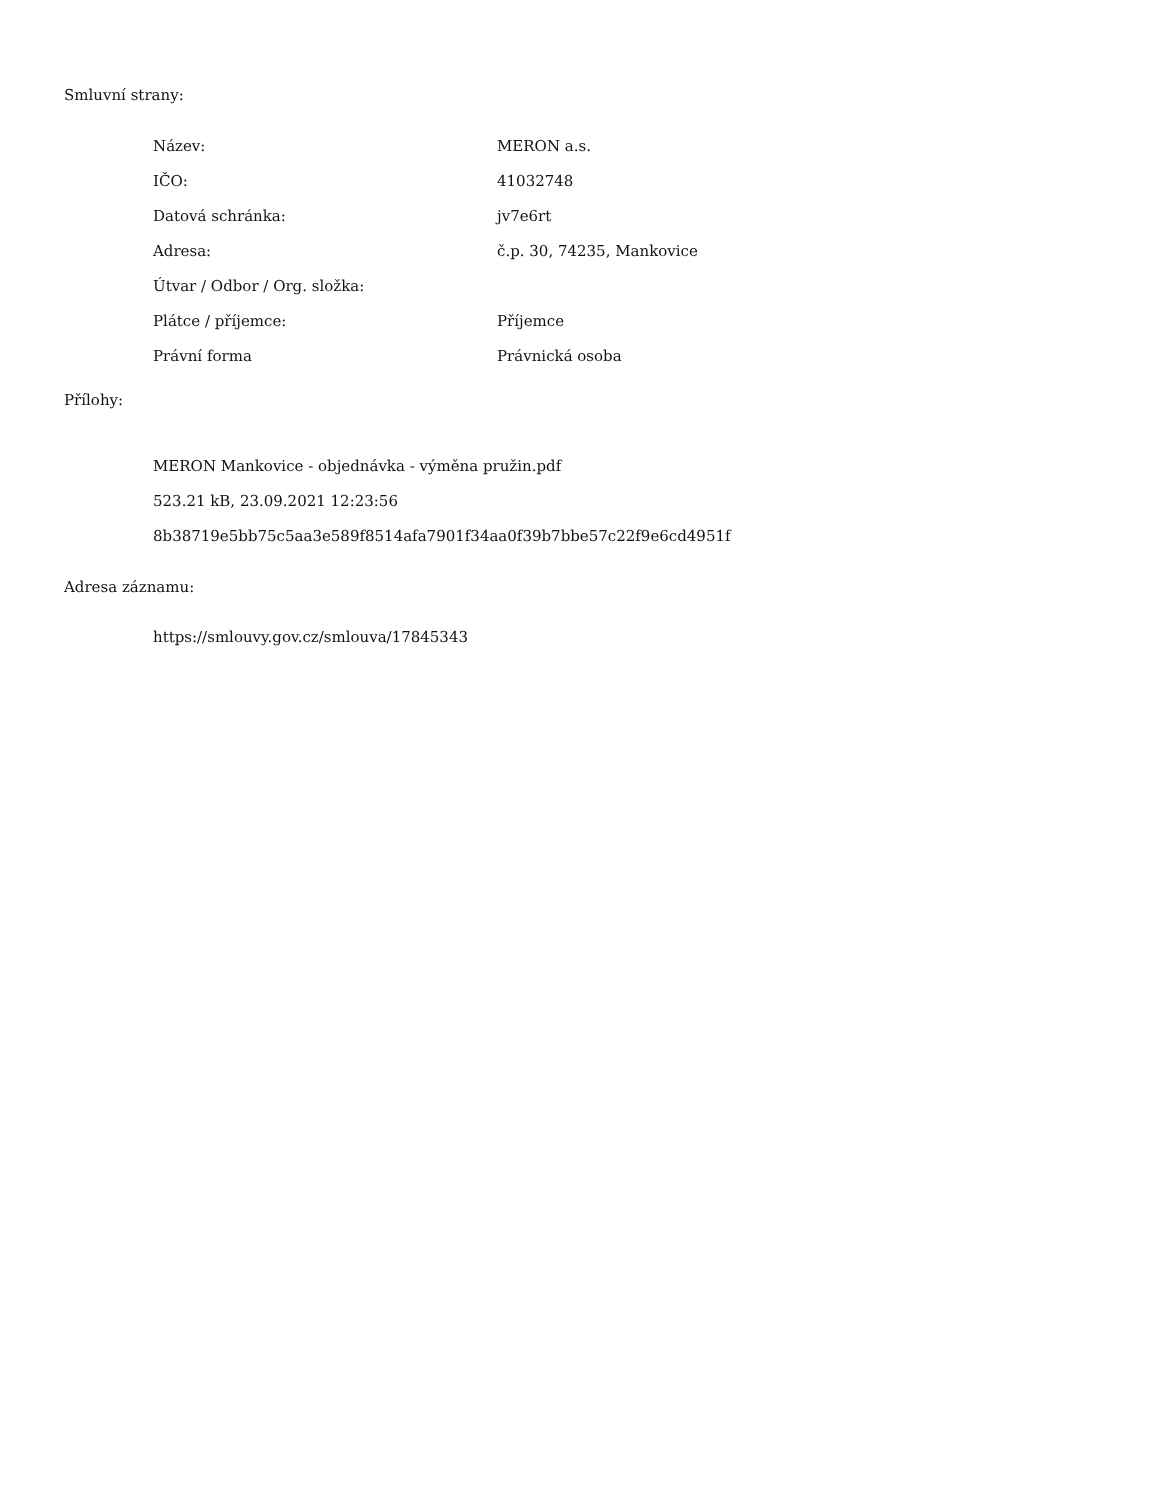Smluvní strany:
| Název: | MERON a.s. |
| IČO: | 41032748 |
| Datová schránka: | jv7e6rt |
| Adresa: | č.p. 30, 74235, Mankovice |
| Útvar / Odbor / Org. složka: | |
| Plátce / příjemce: | Příjemce |
| Právní forma | Právnická osoba |
Přílohy:
MERON Mankovice - objednávka - výměna pružin.pdf
523.21 kB, 23.09.2021 12:23:56
8b38719e5bb75c5aa3e589f8514afa7901f34aa0f39b7bbe57c22f9e6cd4951f
Adresa záznamu:
https://smlouvy.gov.cz/smlouva/17845343